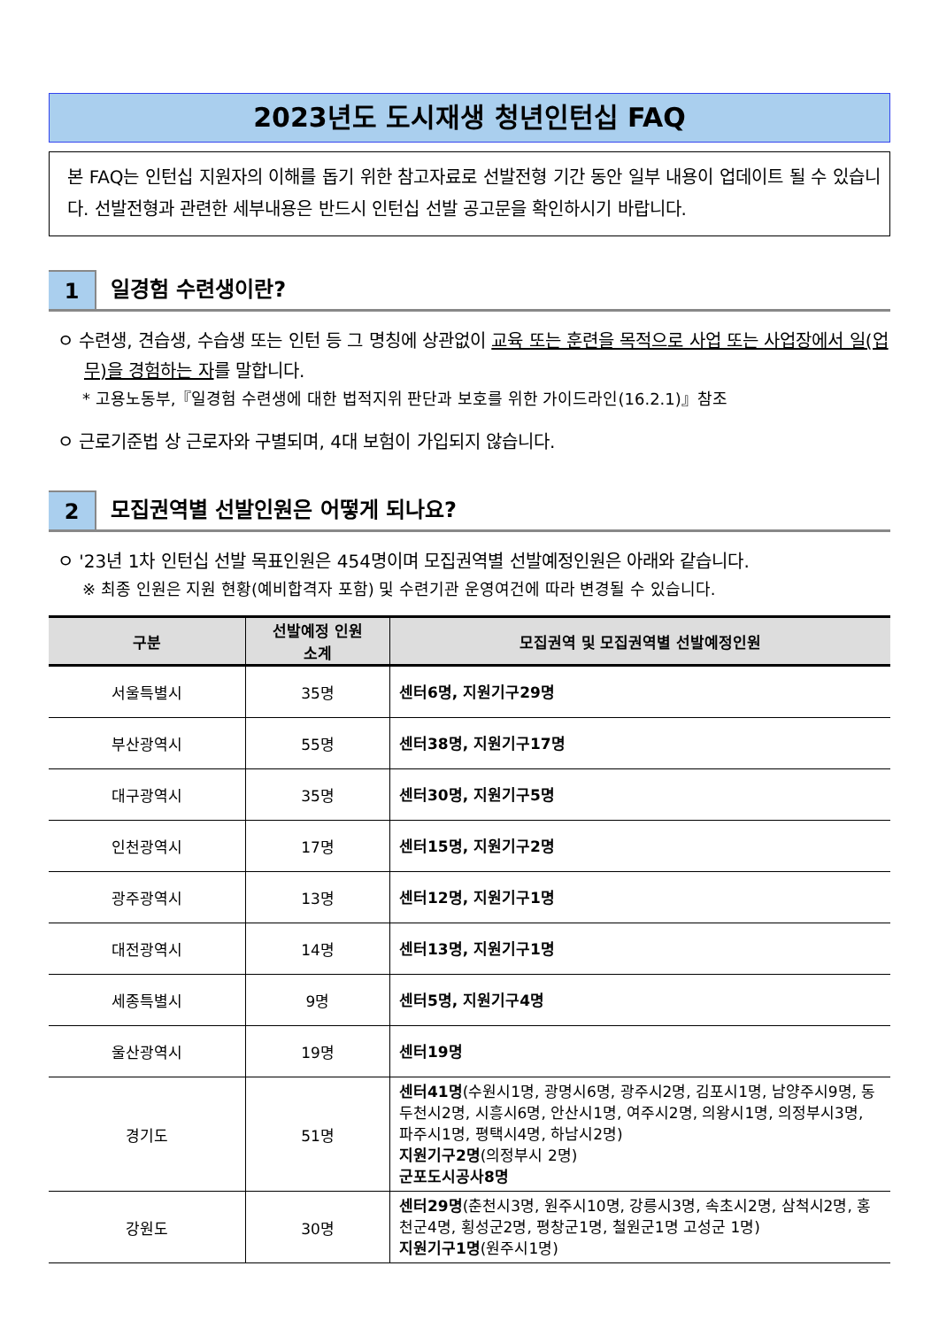2023년도 도시재생 청년인턴십 FAQ
본 FAQ는 인턴십 지원자의 이해를 돕기 위한 참고자료로 선발전형 기간 동안 일부 내용이 업데이트 될 수 있습니다. 선발전형과 관련한 세부내용은 반드시 인턴십 선발 공고문을 확인하시기 바랍니다.
1 일경험 수련생이란?
ㅇ 수련생, 견습생, 수습생 또는 인턴 등 그 명칭에 상관없이 교육 또는 훈련을 목적으로 사업 또는 사업장에서 일(업무)을 경험하는 자를 말합니다.
* 고용노동부,『일경험 수련생에 대한 법적지위 판단과 보호를 위한 가이드라인(16.2.1)』참조
ㅇ 근로기준법 상 근로자와 구별되며, 4대 보험이 가입되지 않습니다.
2 모집권역별 선발인원은 어떻게 되나요?
ㅇ '23년 1차 인턴십 선발 목표인원은 454명이며 모집권역별 선발예정인원은 아래와 같습니다.
※ 최종 인원은 지원 현황(예비합격자 포함) 및 수련기관 운영여건에 따라 변경될 수 있습니다.
| 구분 | 선발예정 인원 소계 | 모집권역 및 모집권역별 선발예정인원 |
| --- | --- | --- |
| 서울특별시 | 35명 | 센터6명, 지원기구29명 |
| 부산광역시 | 55명 | 센터38명, 지원기구17명 |
| 대구광역시 | 35명 | 센터30명, 지원기구5명 |
| 인천광역시 | 17명 | 센터15명, 지원기구2명 |
| 광주광역시 | 13명 | 센터12명, 지원기구1명 |
| 대전광역시 | 14명 | 센터13명, 지원기구1명 |
| 세종특별시 | 9명 | 센터5명, 지원기구4명 |
| 울산광역시 | 19명 | 센터19명 |
| 경기도 | 51명 | 센터41명 (수원시1명, 광명시6명, 광주시2명, 김포시1명, 남양주시9명, 동두천시2명, 시흥시6명, 안산시1명, 여주시2명, 의왕시1명, 의정부시3명, 파주시1명, 평택시4명, 하남시2명) 지원기구2명 (의정부시 2명) 군포도시공사8명 |
| 강원도 | 30명 | 센터29명 (춘천시3명, 원주시10명, 강릉시3명, 속초시2명, 삼척시2명, 홍천군4명, 횡성군2명, 평창군1명, 철원군1명 고성군 1명) 지원기구1명 (원주시1명) |